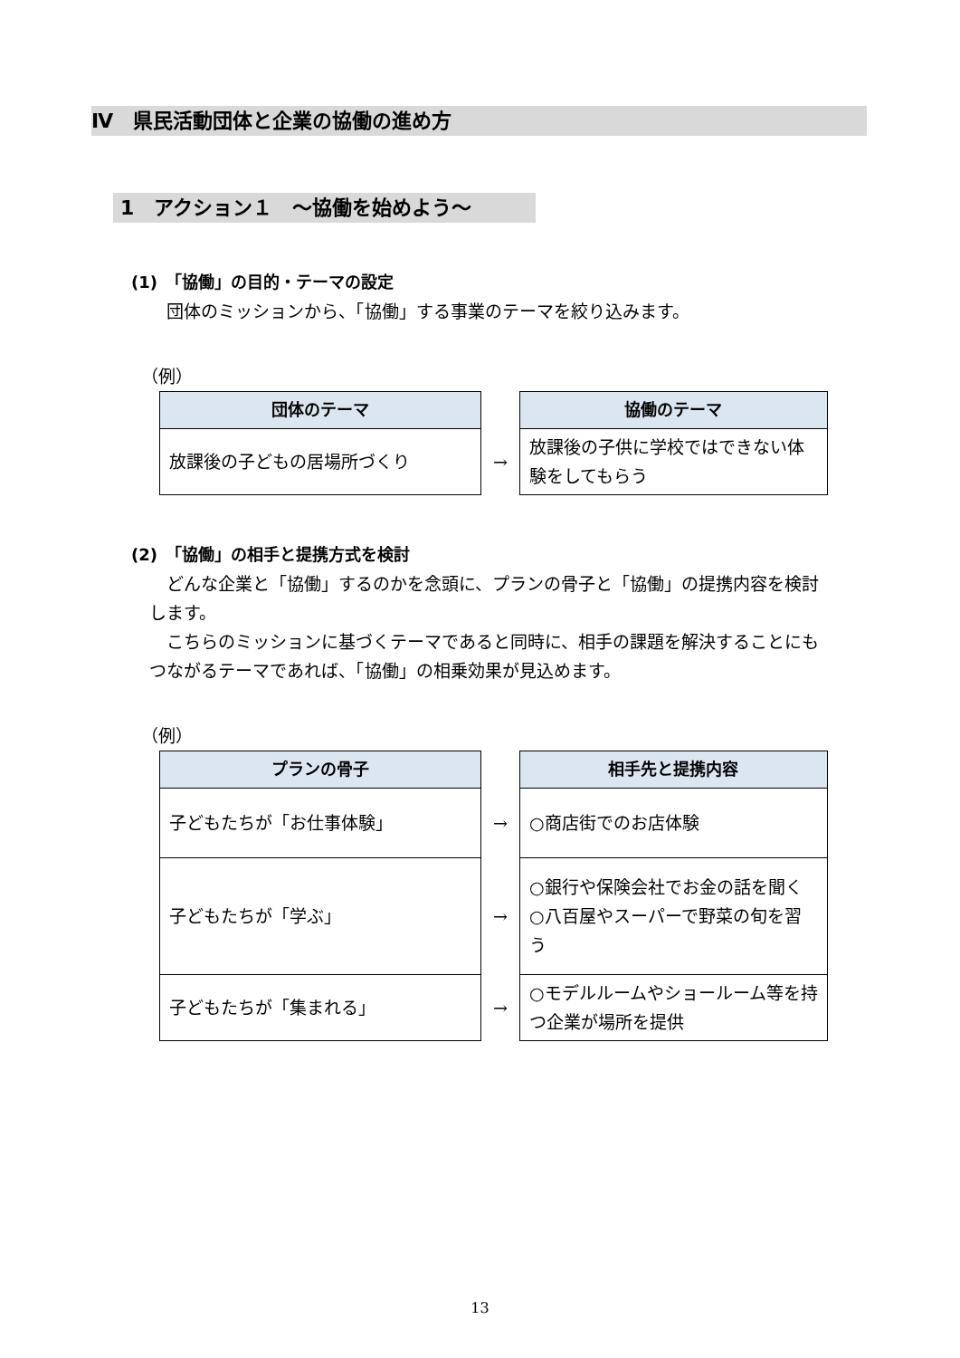Ⅳ　県民活動団体と企業の協働の進め方
1　アクション１　～協働を始めよう～
(1)　「協働」の目的・テーマの設定
団体のミッションから、「協働」する事業のテーマを絞り込みます。
（例）
| 団体のテーマ | | 協働のテーマ |
| 放課後の子どもの居場所づくり | → | 放課後の子供に学校ではできない体験をしてもらう |
(2)　「協働」の相手と提携方式を検討
どんな企業と「協働」するのかを念頭に、プランの骨子と「協働」の提携内容を検討します。
こちらのミッションに基づくテーマであると同時に、相手の課題を解決することにもつながるテーマであれば、「協働」の相乗効果が見込めます。
（例）
| プランの骨子 | | 相手先と提携内容 |
| 子どもたちが「お仕事体験」 | → | ○商店街でのお店体験 |
| 子どもたちが「学ぶ」 | → | ○銀行や保険会社でお金の話を聞く ○八百屋やスーパーで野菜の旬を習う |
| 子どもたちが「集まれる」 | → | ○モデルルームやショールーム等を持つ企業が場所を提供 |
13